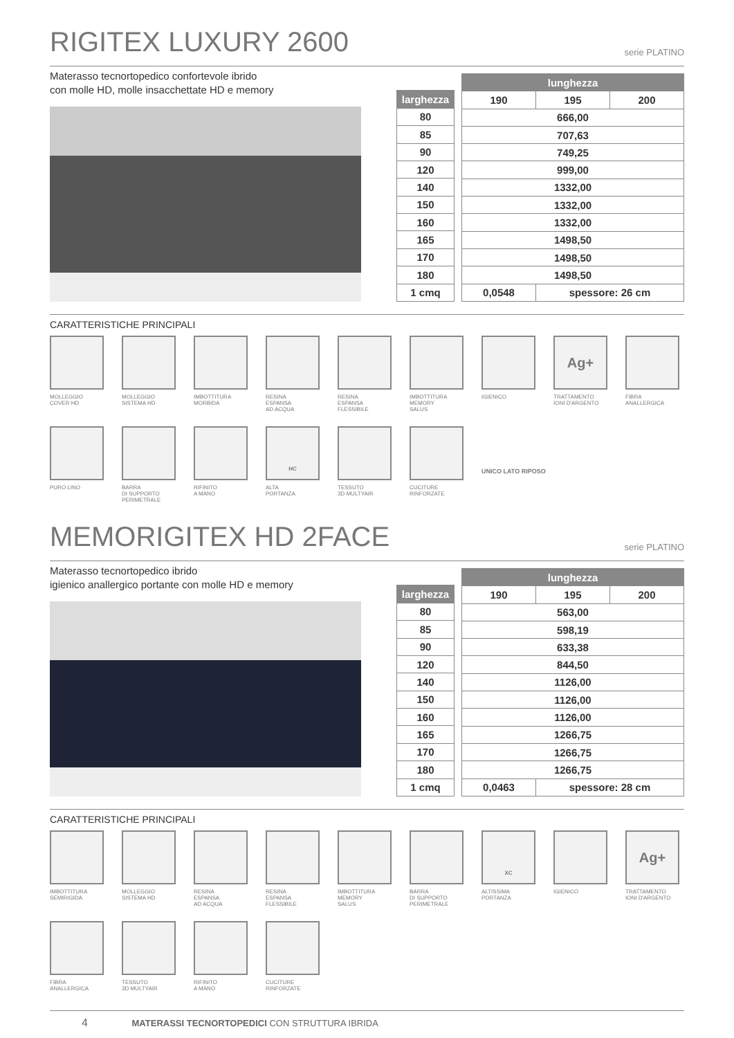RIGITEX LUXURY 2600 serie PLATINO
Materasso tecnortopedico confortevole ibrido
con molle HD, molle insacchettate HD e memory
| larghezza |
| --- |
| 80 |
| 85 |
| 90 |
| 120 |
| 140 |
| 150 |
| 160 |
| 165 |
| 170 |
| 180 |
| 1 cmq |
| lunghezza | | |
| --- | --- | --- |
| 190 | 195 | 200 |
| 666,00 | | |
| 707,63 | | |
| 749,25 | | |
| 999,00 | | |
| 1332,00 | | |
| 1332,00 | | |
| 1332,00 | | |
| 1498,50 | | |
| 1498,50 | | |
| 1498,50 | | |
| 0,0548 | spessore: 26 cm | |
CARATTERISTICHE PRINCIPALI
MOLLEGGIO
COVER HD
MOLLEGGIO
SISTEMA HD
IMBOTTITURA
MORBIDA
RESINA
ESPANSA
AD ACQUA
RESINA
ESPANSA
FLESSIBILE
IMBOTTITURA
MEMORY
SALUS
IGIENICO
Ag+
TRATTAMENTO
IONI D'ARGENTO
FIBRA
ANALLERGICA
PURO LINO
BARRA
DI SUPPORTO
PERIMETRALE
RIFINITO
A MANO
HC
ALTA
PORTANZA
TESSUTO
3D MULTYAIR
CUCITURE
RINFORZATE
UNICO LATO RIPOSO
MEMORIGITEX HD 2FACE serie PLATINO
Materasso tecnortopedico ibrido
igienico anallergico portante con molle HD e memory
| larghezza |
| --- |
| 80 |
| 85 |
| 90 |
| 120 |
| 140 |
| 150 |
| 160 |
| 165 |
| 170 |
| 180 |
| 1 cmq |
| lunghezza | | |
| --- | --- | --- |
| 190 | 195 | 200 |
| 563,00 | | |
| 598,19 | | |
| 633,38 | | |
| 844,50 | | |
| 1126,00 | | |
| 1126,00 | | |
| 1126,00 | | |
| 1266,75 | | |
| 1266,75 | | |
| 1266,75 | | |
| 0,0463 | spessore: 28 cm | |
CARATTERISTICHE PRINCIPALI
IMBOTTITURA
SEMIRIGIDA
MOLLEGGIO
SISTEMA HD
RESINA
ESPANSA
AD ACQUA
RESINA
ESPANSA
FLESSIBILE
IMBOTTITURA
MEMORY
SALUS
BARRA
DI SUPPORTO
PERIMETRALE
XC
ALTISSIMA
PORTANZA
IGIENICO
Ag+
TRATTAMENTO
IONI D'ARGENTO
FIBRA
ANALLERGICA
TESSUTO
3D MULTYAIR
RIFINITO
A MANO
CUCITURE
RINFORZATE
4 MATERASSI TECNORTOPEDICI CON STRUTTURA IBRIDA